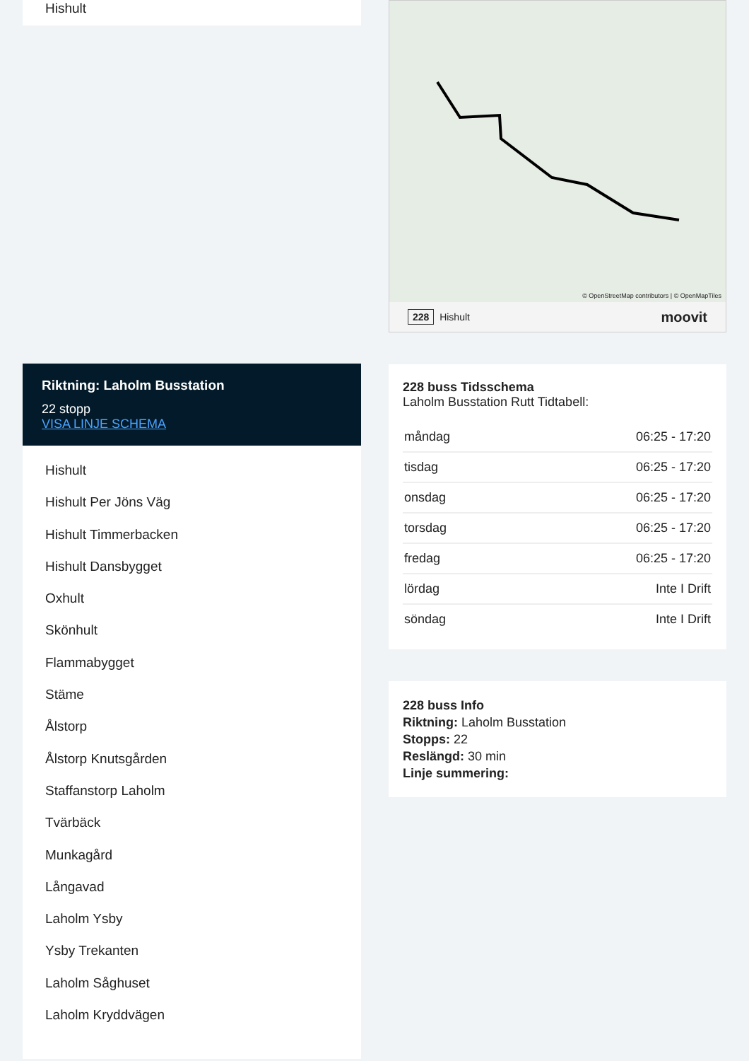Hishult
Riktning: Laholm Busstation
22 stopp
VISA LINJE SCHEMA
Hishult
Hishult Per Jöns Väg
Hishult Timmerbacken
Hishult Dansbygget
Oxhult
Skönhult
Flammabygget
Stäme
Ålstorp
Ålstorp Knutsgården
Staffanstorp Laholm
Tvärbäck
Munkagård
Långavad
Laholm Ysby
Ysby Trekanten
Laholm Såghuset
Laholm Kryddvägen
© OpenStreetMap contributors | © OpenMapTiles
228 Hishult moovit
228 buss Tidsschema
Laholm Busstation Rutt Tidtabell:
| måndag | 06:25 - 17:20 |
| tisdag | 06:25 - 17:20 |
| onsdag | 06:25 - 17:20 |
| torsdag | 06:25 - 17:20 |
| fredag | 06:25 - 17:20 |
| lördag | Inte I Drift |
| söndag | Inte I Drift |
228 buss Info
Riktning: Laholm Busstation
Stopps: 22
Reslängd: 30 min
Linje summering: